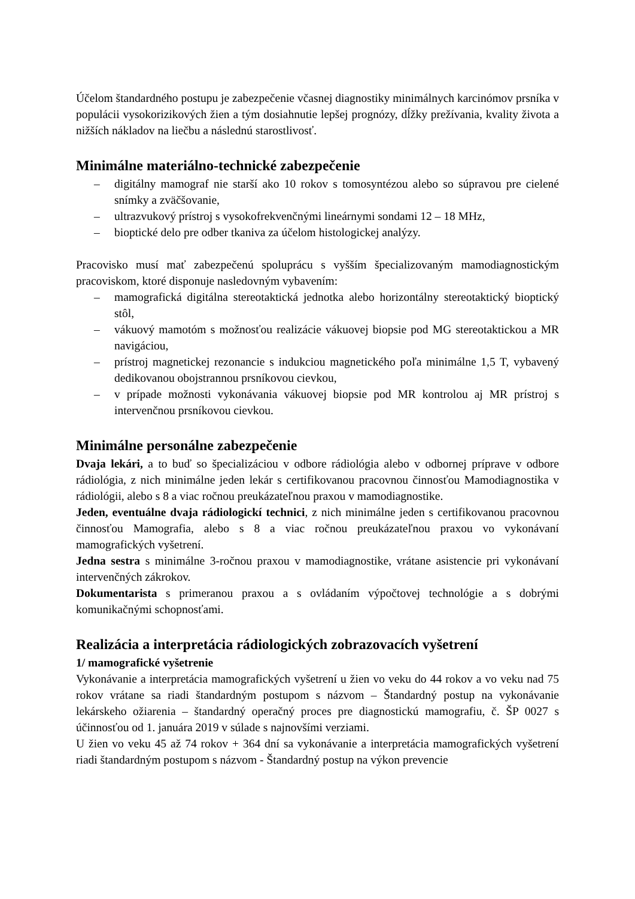Účelom štandardného postupu je zabezpečenie včasnej diagnostiky minimálnych karcinómov prsníka v populácii vysokorizikových žien a tým dosiahnutie lepšej prognózy, dĺžky prežívania, kvality života a nižších nákladov na liečbu a následnú starostlivosť.
Minimálne materiálno-technické zabezpečenie
– digitálny mamograf nie starší ako 10 rokov s tomosyntézou alebo so súpravou pre cielené snímky a zväčšovanie,
– ultrazvukový prístroj s vysokofrekvenčnými lineárnymi sondami 12 – 18 MHz,
– bioptické delo pre odber tkaniva za účelom histologickej analýzy.
Pracovisko musí mať zabezpečenú spoluprácu s vyšším špecializovaným mamodiagnostickým pracoviskom, ktoré disponuje nasledovným vybavením:
– mamografická digitálna stereotaktická jednotka alebo horizontálny stereotaktický bioptický stôl,
– vákuový mamotóm s možnosťou realizácie vákuovej biopsie pod MG stereotaktickou a MR navigáciou,
– prístroj magnetickej rezonancie s indukciou magnetického poľa minimálne 1,5 T, vybavený dedikovanou obojstrannou prsníkovou cievkou,
– v prípade možnosti vykonávania vákuovej biopsie pod MR kontrolou aj MR prístroj s intervenčnou prsníkovou cievkou.
Minimálne personálne zabezpečenie
Dvaja lekári, a to buď so špecializáciou v odbore rádiológia alebo v odbornej príprave v odbore rádiológia, z nich minimálne jeden lekár s certifikovanou pracovnou činnosťou Mamodiagnostika v rádiológii, alebo s 8 a viac ročnou preukázateľnou praxou v mamodiagnostike.
Jeden, eventuálne dvaja rádiologickí technici, z nich minimálne jeden s certifikovanou pracovnou činnosťou Mamografia, alebo s 8 a viac ročnou preukázateľnou praxou vo vykonávaní mamografických vyšetrení.
Jedna sestra s minimálne 3-ročnou praxou v mamodiagnostike, vrátane asistencie pri vykonávaní intervenčných zákrokov.
Dokumentarista s primeranou praxou a s ovládaním výpočtovej technológie a s dobrými komunikačnými schopnosťami.
Realizácia a interpretácia rádiologických zobrazovacích vyšetrení
1/ mamografické vyšetrenie
Vykonávanie a interpretácia mamografických vyšetrení u žien vo veku do 44 rokov a vo veku nad 75 rokov vrátane sa riadi štandardným postupom s názvom – Štandardný postup na vykonávanie lekárskeho ožiarenia – štandardný operačný proces pre diagnostickú mamografiu, č. ŠP 0027 s účinnosťou od 1. januára 2019 v súlade s najnovšími verziami.
U žien vo veku 45 až 74 rokov + 364 dní sa vykonávanie a interpretácia mamografických vyšetrení riadi štandardným postupom s názvom - Štandardný postup na výkon prevencie